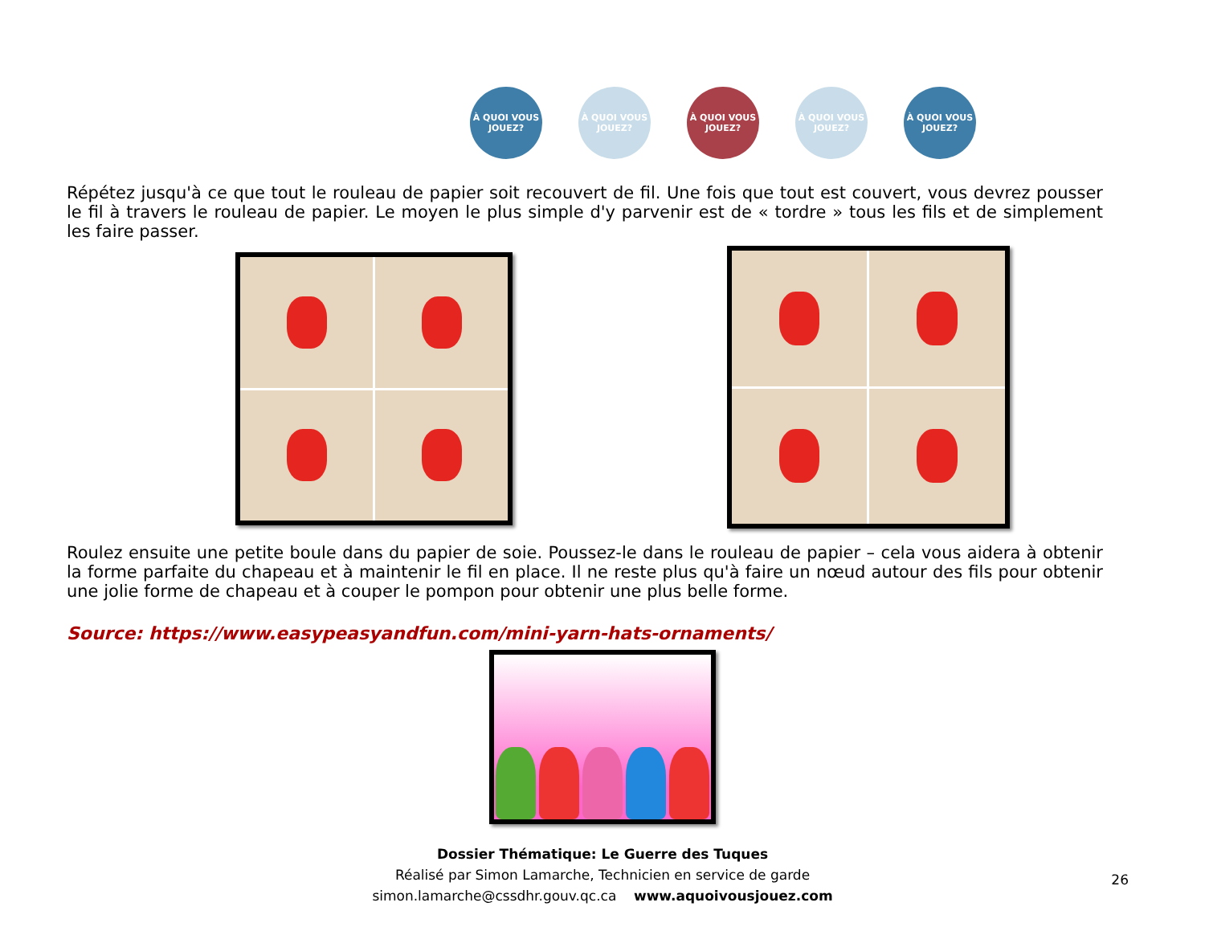À QUOI VOUS JOUEZ?
À QUOI VOUS JOUEZ?
À QUOI VOUS JOUEZ?
À QUOI VOUS JOUEZ?
À QUOI VOUS JOUEZ?
Répétez jusqu'à ce que tout le rouleau de papier soit recouvert de fil. Une fois que tout est couvert, vous devrez pousser le fil à travers le rouleau de papier. Le moyen le plus simple d'y parvenir est de « tordre » tous les fils et de simplement les faire passer.
Roulez ensuite une petite boule dans du papier de soie. Poussez-le dans le rouleau de papier – cela vous aidera à obtenir la forme parfaite du chapeau et à maintenir le fil en place. Il ne reste plus qu'à faire un nœud autour des fils pour obtenir une jolie forme de chapeau et à couper le pompon pour obtenir une plus belle forme.
Source: https://www.easypeasyandfun.com/mini-yarn-hats-ornaments/
Dossier Thématique: Le Guerre des Tuques
Réalisé par Simon Lamarche, Technicien en service de garde
simon.lamarche@cssdhr.gouv.qc.ca www.aquoivousjouez.com
26